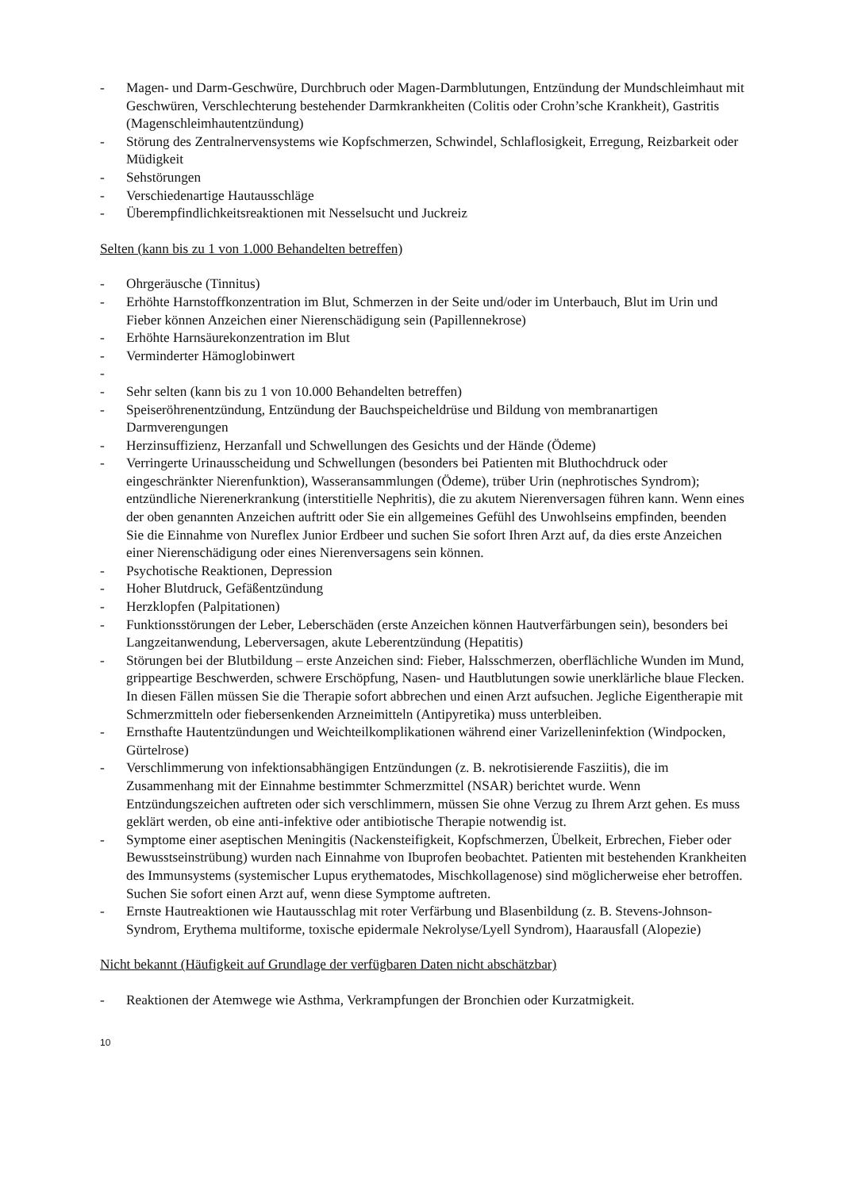- Magen- und Darm-Geschwüre, Durchbruch oder Magen-Darmblutungen, Entzündung der Mundschleimhaut mit Geschwüren, Verschlechterung bestehender Darmkrankheiten (Colitis oder Crohn’sche Krankheit), Gastritis (Magenschleimhautentzündung)
- Störung des Zentralnervensystems wie Kopfschmerzen, Schwindel, Schlaflosigkeit, Erregung, Reizbarkeit oder Müdigkeit
- Sehstörungen
- Verschiedenartige Hautausschläge
- Überempfindlichkeitsreaktionen mit Nesselsucht und Juckreiz
Selten (kann bis zu 1 von 1.000 Behandelten betreffen)
- Ohrgeräusche (Tinnitus)
- Erhöhte Harnstoffkonzentration im Blut, Schmerzen in der Seite und/oder im Unterbauch, Blut im Urin und Fieber können Anzeichen einer Nierenschädigung sein (Papillennekrose)
- Erhöhte Harnsäurekonzentration im Blut
- Verminderter Hämoglobinwert
-
- Sehr selten (kann bis zu 1 von 10.000 Behandelten betreffen)
- Speiseröhrenentzündung, Entzündung der Bauchspeicheldrüse und Bildung von membranartigen Darmverengungen
- Herzinsuffizienz, Herzanfall und Schwellungen des Gesichts und der Hände (Ödeme)
- Verringerte Urinausscheidung und Schwellungen (besonders bei Patienten mit Bluthochdruck oder eingeschränkter Nierenfunktion), Wasseransammlungen (Ödeme), trüber Urin (nephrotisches Syndrom); entzündliche Nierenerkrankung (interstitielle Nephritis), die zu akutem Nierenversagen führen kann. Wenn eines der oben genannten Anzeichen auftritt oder Sie ein allgemeines Gefühl des Unwohlseins empfinden, beenden Sie die Einnahme von Nureflex Junior Erdbeer und suchen Sie sofort Ihren Arzt auf, da dies erste Anzeichen einer Nierenschädigung oder eines Nierenversagens sein können.
- Psychotische Reaktionen, Depression
- Hoher Blutdruck, Gefäßentzündung
- Herzklopfen (Palpitationen)
- Funktionsstörungen der Leber, Leberschäden (erste Anzeichen können Hautverfärbungen sein), besonders bei Langzeitanwendung, Leberversagen, akute Leberentzündung (Hepatitis)
- Störungen bei der Blutbildung – erste Anzeichen sind: Fieber, Halsschmerzen, oberflächliche Wunden im Mund, grippeartige Beschwerden, schwere Erschöpfung, Nasen- und Hautblutungen sowie unerklärliche blaue Flecken. In diesen Fällen müssen Sie die Therapie sofort abbrechen und einen Arzt aufsuchen. Jegliche Eigentherapie mit Schmerzmitteln oder fiebersenkenden Arzneimitteln (Antipyretika) muss unterbleiben.
- Ernsthafte Hautentzündungen und Weichteilkomplikationen während einer Varizelleninfektion (Windpocken, Gürtelrose)
- Verschlimmerung von infektionsabhängigen Entzündungen (z. B. nekrotisierende Fasziitis), die im Zusammenhang mit der Einnahme bestimmter Schmerzmittel (NSAR) berichtet wurde. Wenn Entzündungszeichen auftreten oder sich verschlimmern, müssen Sie ohne Verzug zu Ihrem Arzt gehen. Es muss geklärt werden, ob eine anti-infektive oder antibiotische Therapie notwendig ist.
- Symptome einer aseptischen Meningitis (Nackensteifigkeit, Kopfschmerzen, Übelkeit, Erbrechen, Fieber oder Bewusstseinstrübung) wurden nach Einnahme von Ibuprofen beobachtet. Patienten mit bestehenden Krankheiten des Immunsystems (systemischer Lupus erythematodes, Mischkollagenose) sind möglicherweise eher betroffen. Suchen Sie sofort einen Arzt auf, wenn diese Symptome auftreten.
- Ernste Hautreaktionen wie Hautausschlag mit roter Verfärbung und Blasenbildung (z. B. Stevens-Johnson-Syndrom, Erythema multiforme, toxische epidermale Nekrolyse/Lyell Syndrom), Haarausfall (Alopezie)
Nicht bekannt (Häufigkeit auf Grundlage der verfügbaren Daten nicht abschätzbar)
- Reaktionen der Atemwege wie Asthma, Verkrampfungen der Bronchien oder Kurzatmigkeit.
10